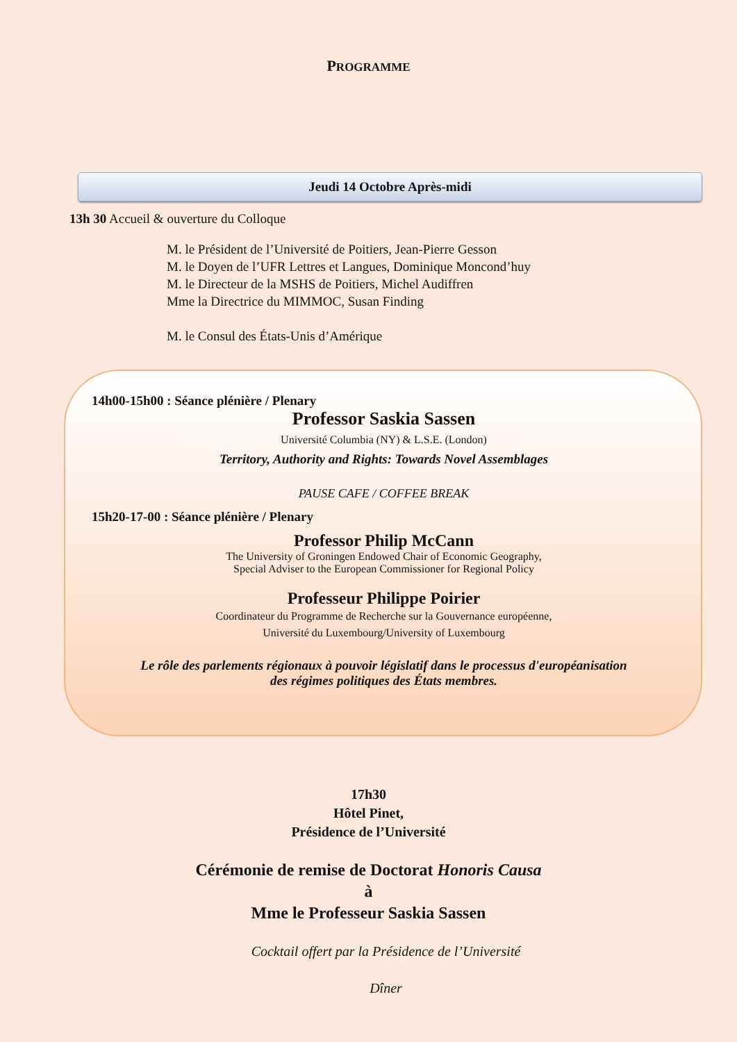PROGRAMME
Jeudi 14 Octobre Après-midi
13h 30 Accueil & ouverture du Colloque
M. le Président de l’Université de Poitiers, Jean-Pierre Gesson
M. le Doyen de l’UFR Lettres et Langues, Dominique Moncond’huy
M. le Directeur de la MSHS de Poitiers, Michel Audiffren
Mme la Directrice du MIMMOC, Susan Finding
M. le Consul des États-Unis d’Amérique
14h00-15h00 : Séance plénière / Plenary
Professor Saskia Sassen
Université Columbia (NY) & L.S.E. (London)
Territory, Authority and Rights: Towards Novel Assemblages
PAUSE CAFE / COFFEE BREAK
15h20-17-00 : Séance plénière / Plenary
Professor Philip McCann
The University of Groningen Endowed Chair of Economic Geography,
Special Adviser to the European Commissioner for Regional Policy
Professeur Philippe Poirier
Coordinateur du Programme de Recherche sur la Gouvernance européenne,
Université du Luxembourg/University of Luxembourg
Le rôle des parlements régionaux à pouvoir législatif dans le processus d'européanisation
des régimes politiques des États membres.
17h30
Hôtel Pinet,
Présidence de l’Université
Cérémonie de remise de Doctorat Honoris Causa
à
Mme le Professeur Saskia Sassen
Cocktail offert par la Présidence de l’Université
Dîner